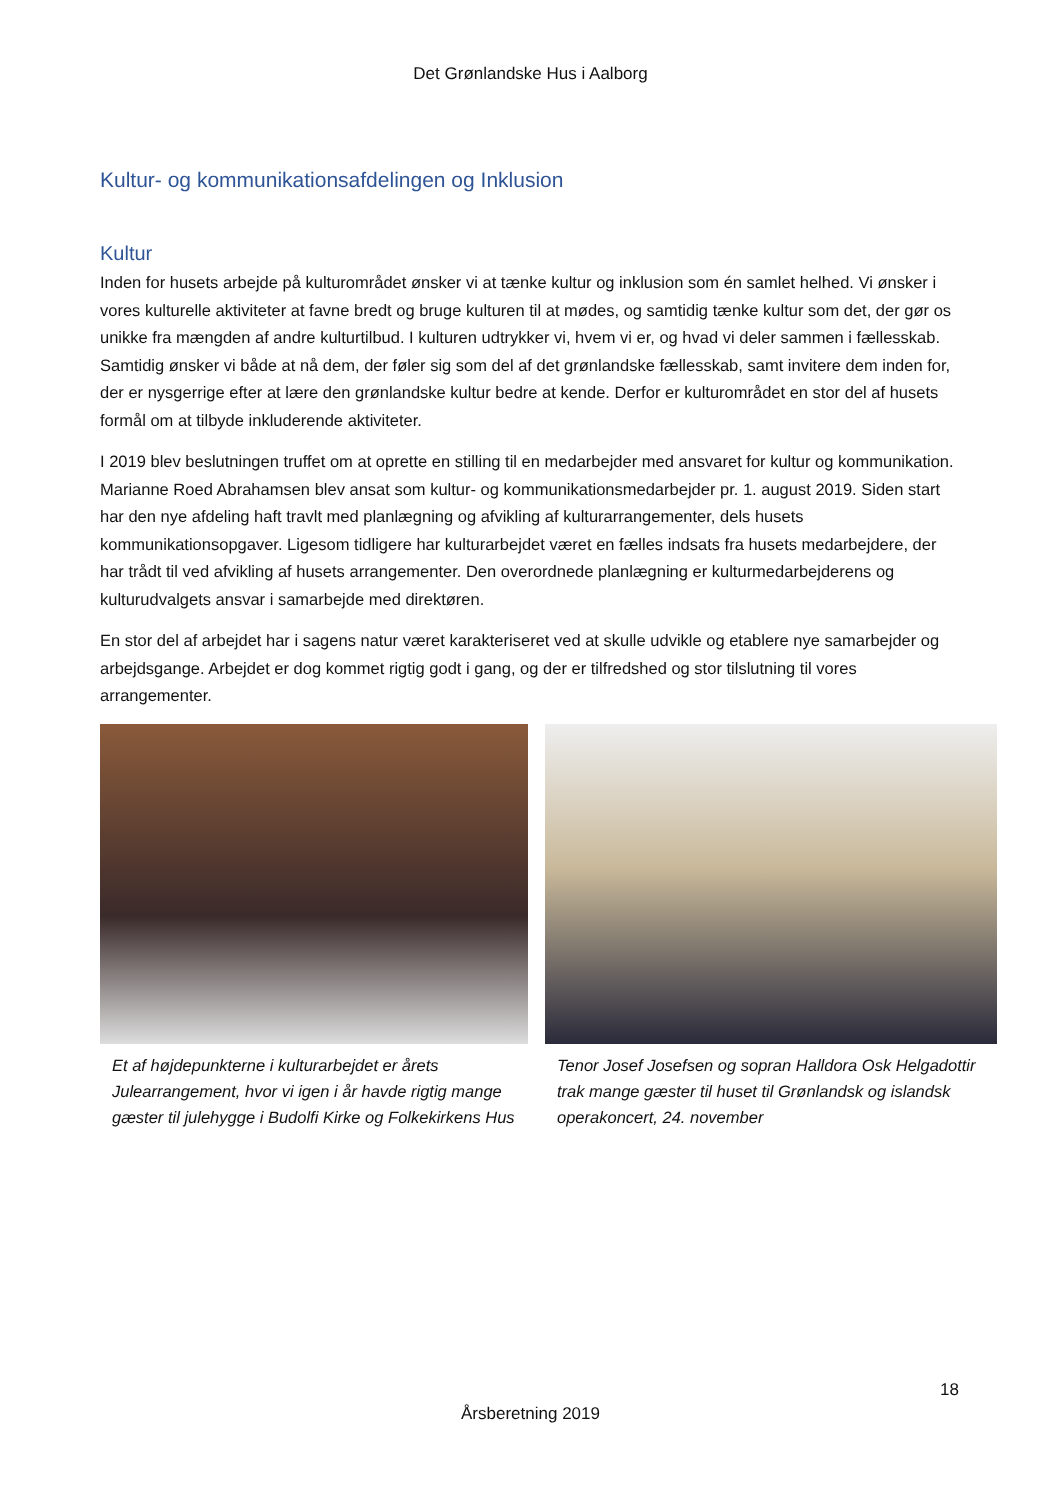Det Grønlandske Hus i Aalborg
Kultur- og kommunikationsafdelingen og Inklusion
Kultur
Inden for husets arbejde på kulturområdet ønsker vi at tænke kultur og inklusion som én samlet helhed. Vi ønsker i vores kulturelle aktiviteter at favne bredt og bruge kulturen til at mødes, og samtidig tænke kultur som det, der gør os unikke fra mængden af andre kulturtilbud. I kulturen udtrykker vi, hvem vi er, og hvad vi deler sammen i fællesskab. Samtidig ønsker vi både at nå dem, der føler sig som del af det grønlandske fællesskab, samt invitere dem inden for, der er nysgerrige efter at lære den grønlandske kultur bedre at kende. Derfor er kulturområdet en stor del af husets formål om at tilbyde inkluderende aktiviteter.
I 2019 blev beslutningen truffet om at oprette en stilling til en medarbejder med ansvaret for kultur og kommunikation. Marianne Roed Abrahamsen blev ansat som kultur- og kommunikationsmedarbejder pr. 1. august 2019. Siden start har den nye afdeling haft travlt med planlægning og afvikling af kulturarrangementer, dels husets kommunikationsopgaver. Ligesom tidligere har kulturarbejdet været en fælles indsats fra husets medarbejdere, der har trådt til ved afvikling af husets arrangementer. Den overordnede planlægning er kulturmedarbejderens og kulturudvalgets ansvar i samarbejde med direktøren.
En stor del af arbejdet har i sagens natur været karakteriseret ved at skulle udvikle og etablere nye samarbejder og arbejdsgange. Arbejdet er dog kommet rigtig godt i gang, og der er tilfredshed og stor tilslutning til vores arrangementer.
Et af højdepunkterne i kulturarbejdet er årets Julearrangement, hvor vi igen i år havde rigtig mange gæster til julehygge i Budolfi Kirke og Folkekirkens Hus
Tenor Josef Josefsen og sopran Halldora Osk Helgadottir trak mange gæster til huset til Grønlandsk og islandsk operakoncert, 24. november
18
Årsberetning 2019